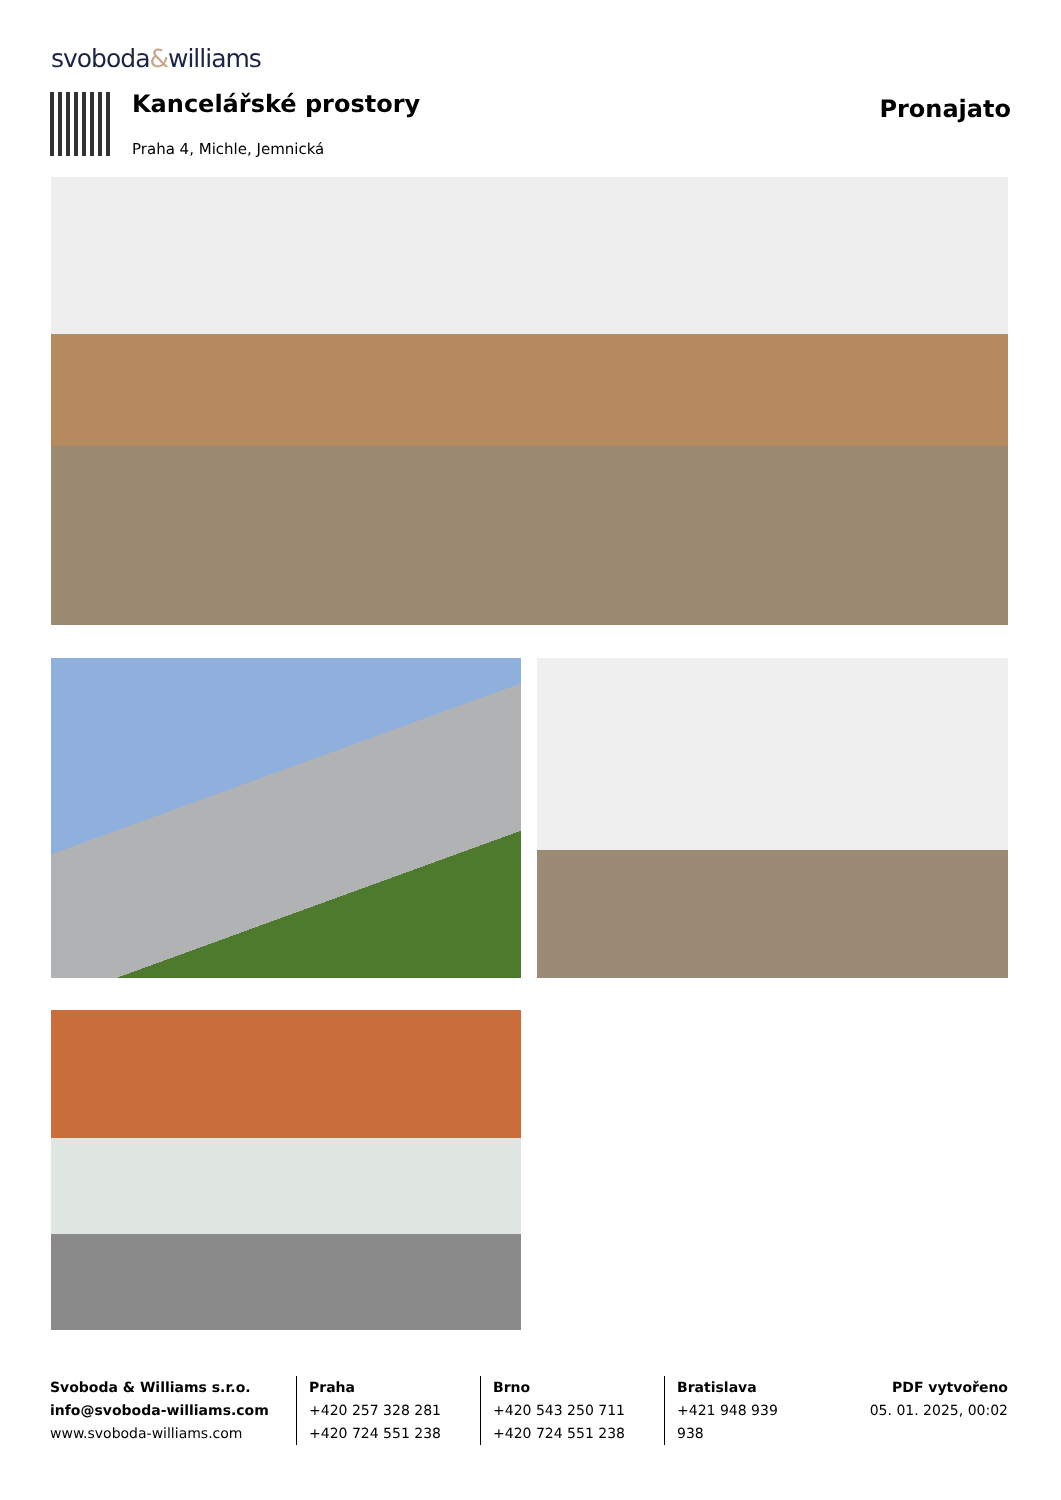svoboda&williams
Kancelářské prostory Pronajato
Praha 4, Michle, Jemnická
Svoboda & Williams s.r.o.
info@svoboda-williams.com
www.svoboda-williams.com
Praha
+420 257 328 281
+420 724 551 238
Brno
+420 543 250 711
+420 724 551 238
Bratislava
+421 948 939 938
PDF vytvořeno
05. 01. 2025, 00:02